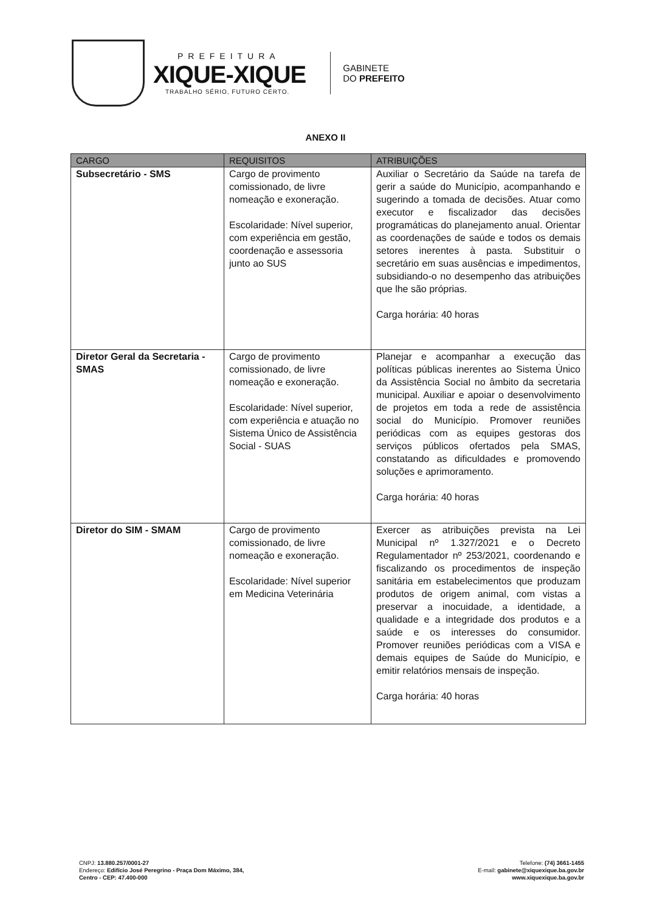PREFEITURA
XIQUE-XIQUE
TRABALHO SÉRIO, FUTURO CERTO.
GABINETE
DO PREFEITO
ANEXO II
| CARGO | REQUISITOS | ATRIBUIÇÕES |
| --- | --- | --- |
| Subsecretário - SMS | Cargo de provimento comissionado, de livre nomeação e exoneração. Escolaridade: Nível superior, com experiência em gestão, coordenação e assessoria junto ao SUS | Auxiliar o Secretário da Saúde na tarefa de gerir a saúde do Município, acompanhando e sugerindo a tomada de decisões. Atuar como executor e fiscalizador das decisões programáticas do planejamento anual. Orientar as coordenações de saúde e todos os demais setores inerentes à pasta. Substituir o secretário em suas ausências e impedimentos, subsidiando-o no desempenho das atribuições que lhe são próprias. Carga horária: 40 horas |
| Diretor Geral da Secretaria - SMAS | Cargo de provimento comissionado, de livre nomeação e exoneração. Escolaridade: Nível superior, com experiência e atuação no Sistema Único de Assistência Social - SUAS | Planejar e acompanhar a execução das políticas públicas inerentes ao Sistema Único da Assistência Social no âmbito da secretaria municipal. Auxiliar e apoiar o desenvolvimento de projetos em toda a rede de assistência social do Município. Promover reuniões periódicas com as equipes gestoras dos serviços públicos ofertados pela SMAS, constatando as dificuldades e promovendo soluções e aprimoramento. Carga horária: 40 horas |
| Diretor do SIM - SMAM | Cargo de provimento comissionado, de livre nomeação e exoneração. Escolaridade: Nível superior em Medicina Veterinária | Exercer as atribuições prevista na Lei Municipal nº 1.327/2021 e o Decreto Regulamentador nº 253/2021, coordenando e fiscalizando os procedimentos de inspeção sanitária em estabelecimentos que produzam produtos de origem animal, com vistas a preservar a inocuidade, a identidade, a qualidade e a integridade dos produtos e a saúde e os interesses do consumidor. Promover reuniões periódicas com a VISA e demais equipes de Saúde do Município, e emitir relatórios mensais de inspeção. Carga horária: 40 horas |
CNPJ: 13.880.257/0001-27
Endereço: Edifício José Peregrino - Praça Dom Máximo, 384,
Centro - CEP: 47.400-000
Telefone: (74) 3661-1455
E-mail: gabinete@xiquexique.ba.gov.br
www.xiquexique.ba.gov.br